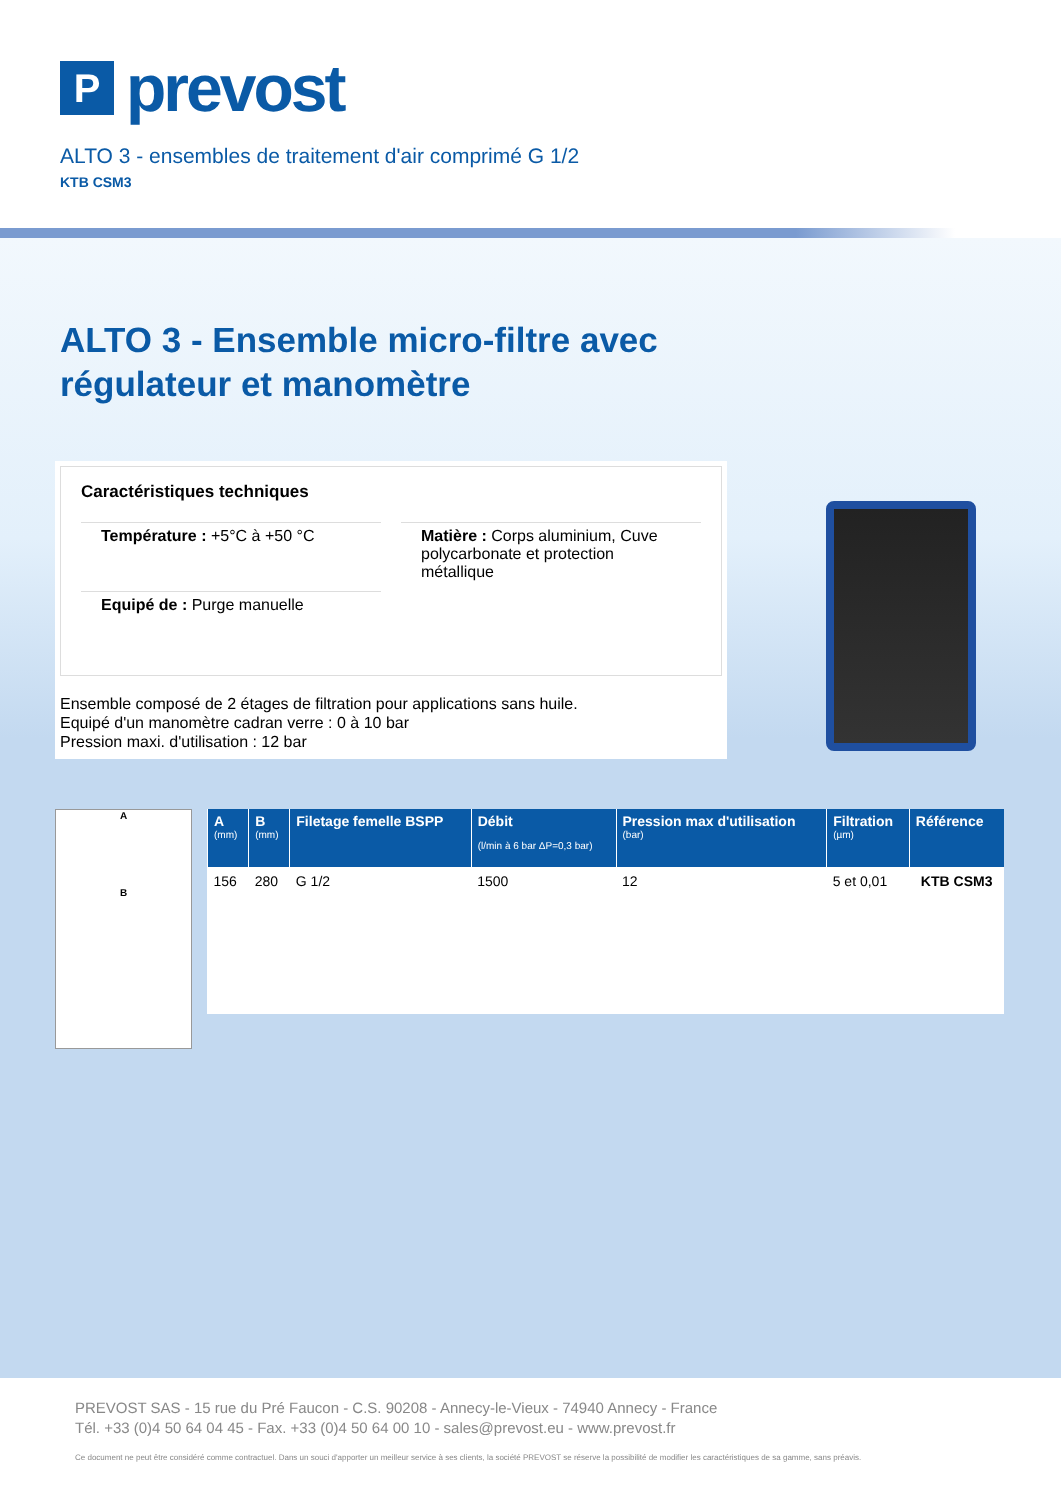P
prevost
ALTO 3 - ensembles de traitement d'air comprimé G 1/2
KTB CSM3
ALTO 3 - Ensemble micro-filtre avec
régulateur et manomètre
Caractéristiques techniques
Température : +5°C à +50 °C
Matière : Corps aluminium, Cuve polycarbonate et protection métallique
Equipé de : Purge manuelle
Ensemble composé de 2 étages de filtration pour applications sans huile.
Equipé d'un manomètre cadran verre : 0 à 10 bar
Pression maxi. d'utilisation : 12 bar
A
B
| A (mm) | B (mm) | Filetage femelle BSPP | Débit (l/min à 6 bar ΔP=0,3 bar) | Pression max d'utilisation (bar) | Filtration (µm) | Référence |
| --- | --- | --- | --- | --- | --- | --- |
| 156 | 280 | G 1/2 | 1500 | 12 | 5 et 0,01 | KTB CSM3 |
PREVOST SAS - 15 rue du Pré Faucon - C.S. 90208 - Annecy-le-Vieux - 74940 Annecy - France
Tél. +33 (0)4 50 64 04 45 - Fax. +33 (0)4 50 64 00 10 - sales@prevost.eu - www.prevost.fr
Ce document ne peut être considéré comme contractuel. Dans un souci d'apporter un meilleur service à ses clients, la société PREVOST se réserve la possibilité de modifier les caractéristiques de sa gamme, sans préavis.